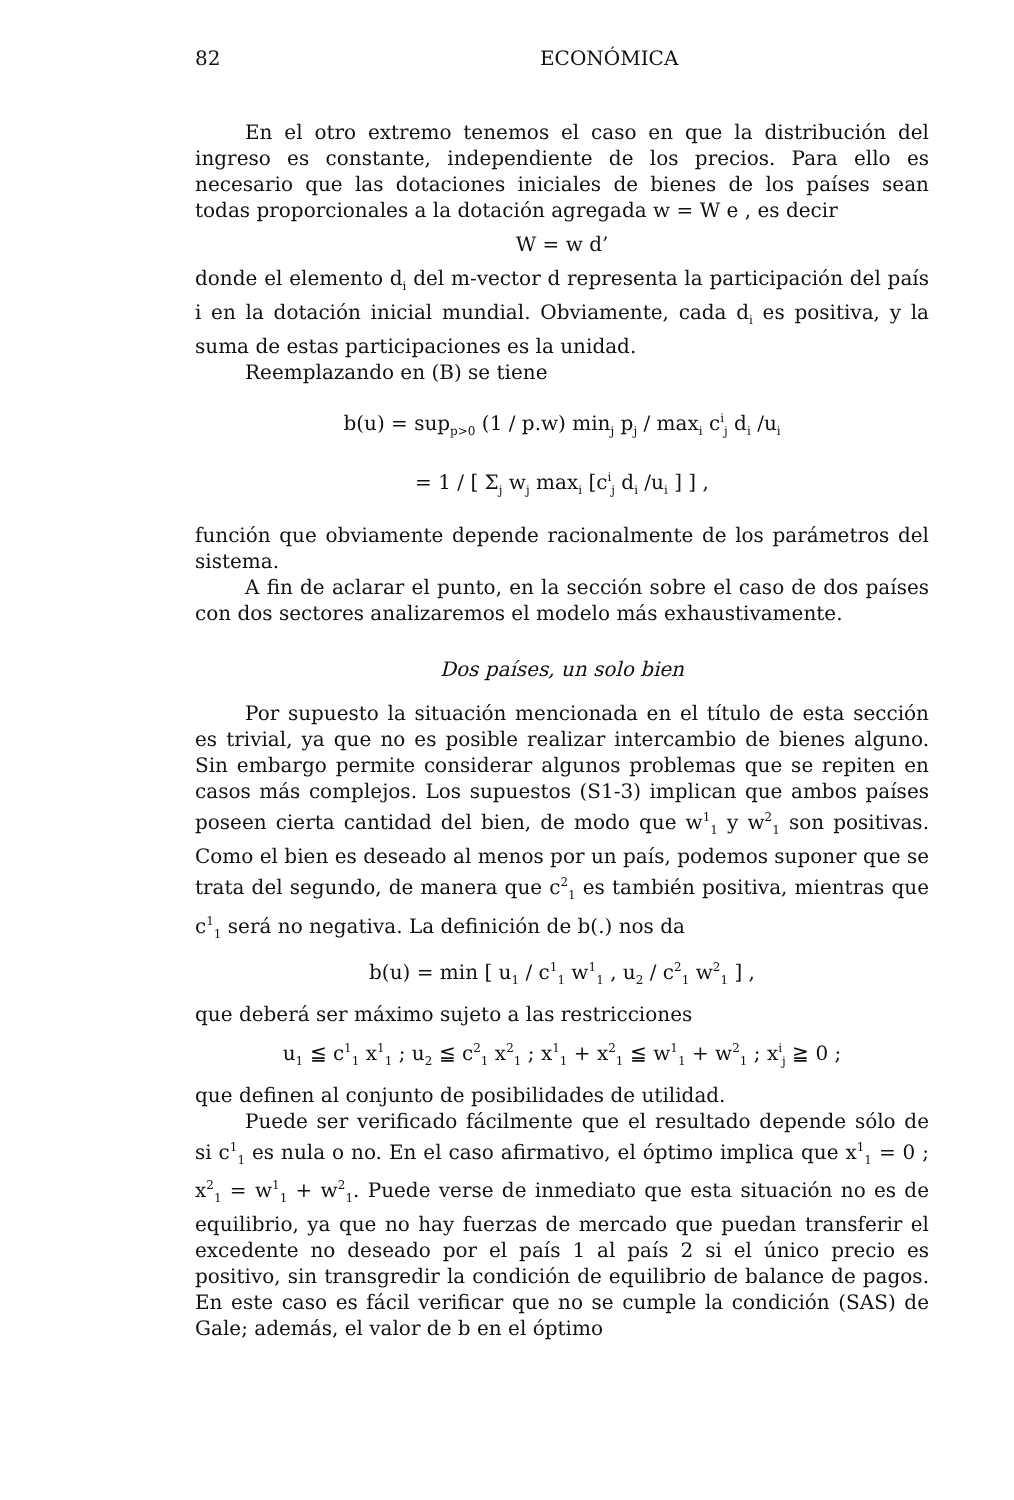82 ECONÓMICA
En el otro extremo tenemos el caso en que la distribución del ingreso es constante, independiente de los precios. Para ello es necesario que las dotaciones iniciales de bienes de los países sean todas proporcionales a la dotación agregada w = W e , es decir
W = w d’
donde el elemento d<sub>i</sub> del m-vector d representa la participación del país i en la dotación inicial mundial. Obviamente, cada d<sub>i</sub> es positiva, y la suma de estas participaciones es la unidad.
Reemplazando en (B) se tiene
b(u) = sup<sub>p>0</sub> (1 / p.w) min<sub>j</sub> p<sub>j</sub> / max<sub>i</sub> c<sup>i</sup><sub>j</sub> d<sub>i</sub> /u<sub>i</sub>
= 1 / [ Σ<sub>j</sub> w<sub>j</sub> max<sub>i</sub> [c<sup>i</sup><sub>j</sub> d<sub>i</sub> /u<sub>i</sub> ] ] ,
función que obviamente depende racionalmente de los parámetros del sistema.
A fin de aclarar el punto, en la sección sobre el caso de dos países con dos sectores analizaremos el modelo más exhaustivamente.
Dos países, un solo bien
Por supuesto la situación mencionada en el título de esta sección es trivial, ya que no es posible realizar intercambio de bienes alguno. Sin embargo permite considerar algunos problemas que se repiten en casos más complejos. Los supuestos (S1-3) implican que ambos países poseen cierta cantidad del bien, de modo que w<sup>1</sup><sub>1</sub> y w<sup>2</sup><sub>1</sub> son positivas. Como el bien es deseado al menos por un país, podemos suponer que se trata del segundo, de manera que c<sup>2</sup><sub>1</sub> es también positiva, mientras que c<sup>1</sup><sub>1</sub> será no negativa. La definición de b(.) nos da
b(u) = min [ u<sub>1</sub> / c<sup>1</sup><sub>1</sub> w<sup>1</sup><sub>1</sub> , u<sub>2</sub> / c<sup>2</sup><sub>1</sub> w<sup>2</sup><sub>1</sub> ] ,
que deberá ser máximo sujeto a las restricciones
u<sub>1</sub> ≦ c<sup>1</sup><sub>1</sub> x<sup>1</sup><sub>1</sub> ; u<sub>2</sub> ≦ c<sup>2</sup><sub>1</sub> x<sup>2</sup><sub>1</sub> ; x<sup>1</sup><sub>1</sub> + x<sup>2</sup><sub>1</sub> ≦ w<sup>1</sup><sub>1</sub> + w<sup>2</sup><sub>1</sub> ; x<sup>i</sup><sub>j</sub> ≧ 0 ;
que definen al conjunto de posibilidades de utilidad.
Puede ser verificado fácilmente que el resultado depende sólo de si c<sup>1</sup><sub>1</sub> es nula o no. En el caso afirmativo, el óptimo implica que x<sup>1</sup><sub>1</sub> = 0 ; x<sup>2</sup><sub>1</sub> = w<sup>1</sup><sub>1</sub> + w<sup>2</sup><sub>1</sub>. Puede verse de inmediato que esta situación no es de equilibrio, ya que no hay fuerzas de mercado que puedan transferir el excedente no deseado por el país 1 al país 2 si el único precio es positivo, sin transgredir la condición de equilibrio de balance de pagos. En este caso es fácil verificar que no se cumple la condición (SAS) de Gale; además, el valor de b en el óptimo